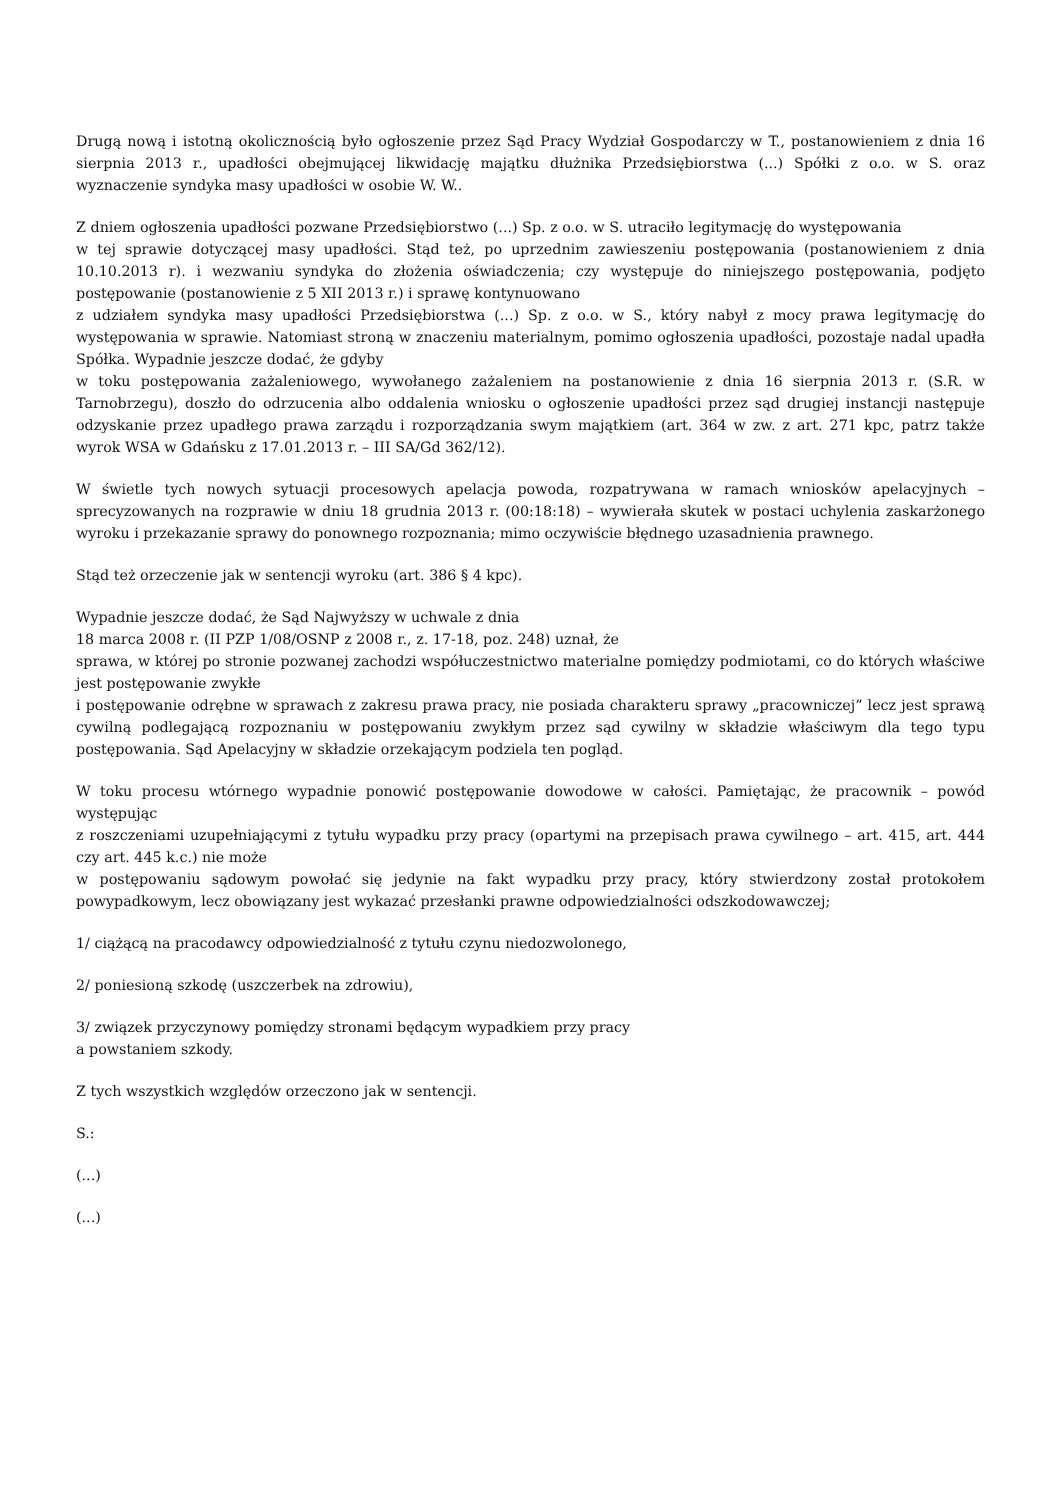Drugą nową i istotną okolicznością było ogłoszenie przez Sąd Pracy Wydział Gospodarczy w T., postanowieniem z dnia 16 sierpnia 2013 r., upadłości obejmującej likwidację majątku dłużnika Przedsiębiorstwa (...) Spółki z o.o. w S. oraz wyznaczenie syndyka masy upadłości w osobie W. W..
Z dniem ogłoszenia upadłości pozwane Przedsiębiorstwo (...) Sp. z o.o. w S. utraciło legitymację do występowania
w tej sprawie dotyczącej masy upadłości. Stąd też, po uprzednim zawieszeniu postępowania (postanowieniem z dnia 10.10.2013 r). i wezwaniu syndyka do złożenia oświadczenia; czy występuje do niniejszego postępowania, podjęto postępowanie (postanowienie z 5 XII 2013 r.) i sprawę kontynuowano
z udziałem syndyka masy upadłości Przedsiębiorstwa (...) Sp. z o.o. w S., który nabył z mocy prawa legitymację do występowania w sprawie. Natomiast stroną w znaczeniu materialnym, pomimo ogłoszenia upadłości, pozostaje nadal upadła Spółka. Wypadnie jeszcze dodać, że gdyby
w toku postępowania zażaleniowego, wywołanego zażaleniem na postanowienie z dnia 16 sierpnia 2013 r. (S.R. w Tarnobrzegu), doszło do odrzucenia albo oddalenia wniosku o ogłoszenie upadłości przez sąd drugiej instancji następuje odzyskanie przez upadłego prawa zarządu i rozporządzania swym majątkiem (art. 364 w zw. z art. 271 kpc, patrz także wyrok WSA w Gdańsku z 17.01.2013 r. – III SA/Gd 362/12).
W świetle tych nowych sytuacji procesowych apelacja powoda, rozpatrywana w ramach wniosków apelacyjnych – sprecyzowanych na rozprawie w dniu 18 grudnia 2013 r. (00:18:18) – wywierała skutek w postaci uchylenia zaskarżonego wyroku i przekazanie sprawy do ponownego rozpoznania; mimo oczywiście błędnego uzasadnienia prawnego.
Stąd też orzeczenie jak w sentencji wyroku (art. 386 § 4 kpc).
Wypadnie jeszcze dodać, że Sąd Najwyższy w uchwale z dnia
18 marca 2008 r. (II PZP 1/08/OSNP z 2008 r., z. 17-18, poz. 248) uznał, że
sprawa, w której po stronie pozwanej zachodzi współuczestnictwo materialne pomiędzy podmiotami, co do których właściwe jest postępowanie zwykłe
i postępowanie odrębne w sprawach z zakresu prawa pracy, nie posiada charakteru sprawy „pracowniczej” lecz jest sprawą cywilną podlegającą rozpoznaniu w postępowaniu zwykłym przez sąd cywilny w składzie właściwym dla tego typu postępowania. Sąd Apelacyjny w składzie orzekającym podziela ten pogląd.
W toku procesu wtórnego wypadnie ponowić postępowanie dowodowe w całości. Pamiętając, że pracownik – powód występując
z roszczeniami uzupełniającymi z tytułu wypadku przy pracy (opartymi na przepisach prawa cywilnego – art. 415, art. 444 czy art. 445 k.c.) nie może
w postępowaniu sądowym powołać się jedynie na fakt wypadku przy pracy, który stwierdzony został protokołem powypadkowym, lecz obowiązany jest wykazać przesłanki prawne odpowiedzialności odszkodowawczej;
1/ ciążącą na pracodawcy odpowiedzialność z tytułu czynu niedozwolonego,
2/ poniesioną szkodę (uszczerbek na zdrowiu),
3/ związek przyczynowy pomiędzy stronami będącym wypadkiem przy pracy
a powstaniem szkody.
Z tych wszystkich względów orzeczono jak w sentencji.
S.:
(...)
(...)